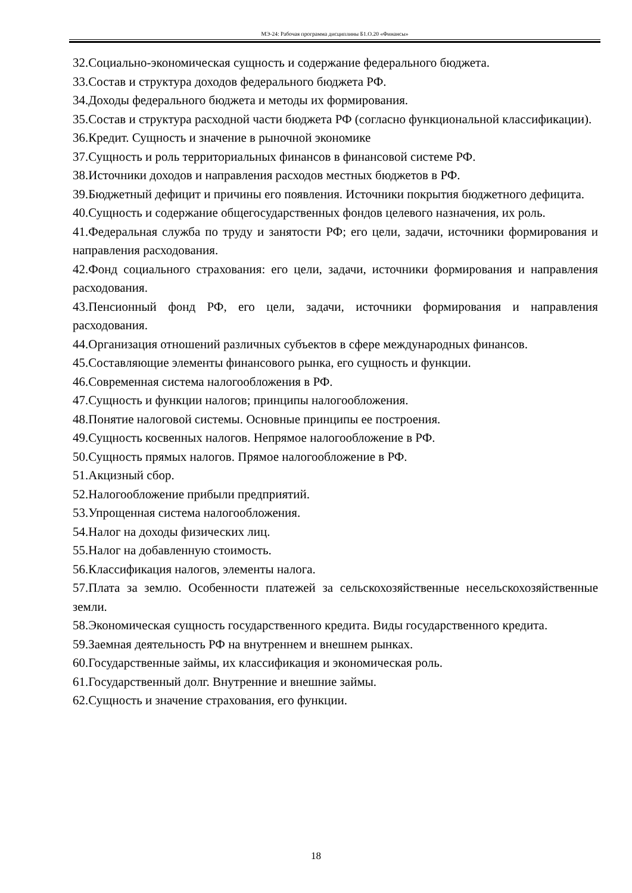МЭ-24: Рабочая программа дисциплины Б1.О.20 «Финансы»
32.Социально-экономическая сущность и содержание федерального бюджета.
33.Состав и структура доходов федерального бюджета РФ.
34.Доходы федерального бюджета и методы их формирования.
35.Состав и структура расходной части бюджета РФ (согласно функциональной классификации).
36.Кредит. Сущность и значение в рыночной экономике
37.Сущность и роль территориальных финансов в финансовой системе РФ.
38.Источники доходов и направления расходов местных бюджетов в РФ.
39.Бюджетный дефицит и причины его появления. Источники покрытия бюджетного дефицита.
40.Сущность и содержание общегосударственных фондов целевого назначения, их роль.
41.Федеральная служба по труду и занятости РФ; его цели, задачи, источники формирования и направления расходования.
42.Фонд социального страхования: его цели, задачи, источники формирования и направления расходования.
43.Пенсионный фонд РФ, его цели, задачи, источники формирования и направления расходования.
44.Организация отношений различных субъектов в сфере международных финансов.
45.Составляющие элементы финансового рынка, его сущность и функции.
46.Современная система налогообложения в РФ.
47.Сущность и функции налогов; принципы налогообложения.
48.Понятие налоговой системы. Основные принципы ее построения.
49.Сущность косвенных налогов. Непрямое налогообложение в РФ.
50.Сущность прямых налогов. Прямое налогообложение в РФ.
51.Акцизный сбор.
52.Налогообложение прибыли предприятий.
53.Упрощенная система налогообложения.
54.Налог на доходы физических лиц.
55.Налог на добавленную стоимость.
56.Классификация налогов, элементы налога.
57.Плата за землю. Особенности платежей за сельскохозяйственные несельскохозяйственные земли.
58.Экономическая сущность государственного кредита. Виды государственного кредита.
59.Заемная деятельность РФ на внутреннем и внешнем рынках.
60.Государственные займы, их классификация и экономическая роль.
61.Государственный долг. Внутренние и внешние займы.
62.Сущность и значение страхования, его функции.
18